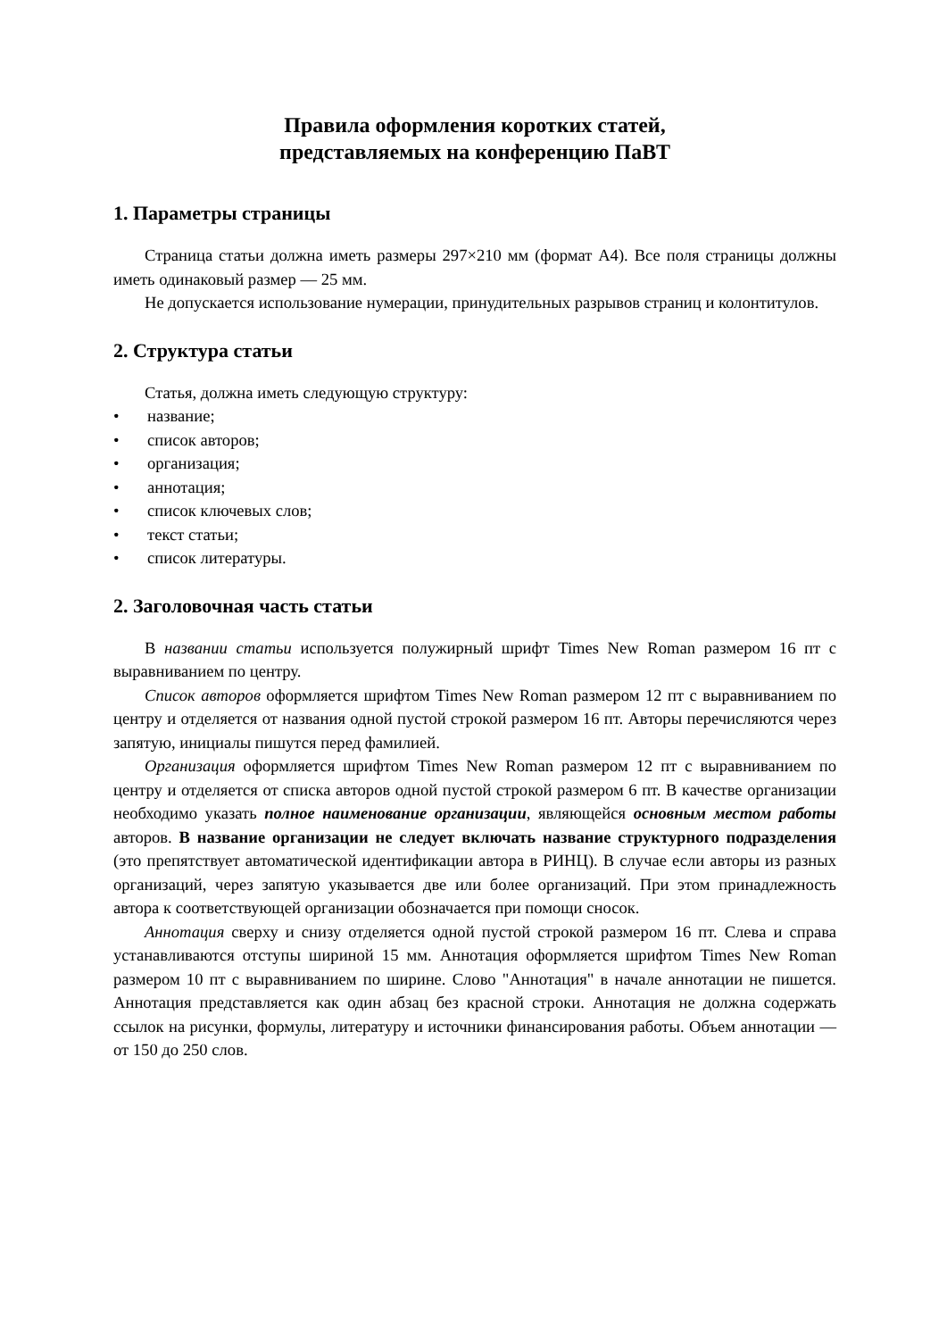Правила оформления коротких статей,
представляемых на конференцию ПаВТ
1. Параметры страницы
Страница статьи должна иметь размеры 297×210 мм (формат A4). Все поля страницы должны иметь одинаковый размер — 25 мм.
Не допускается использование нумерации, принудительных разрывов страниц и колонтитулов.
2. Структура статьи
Статья, должна иметь следующую структуру:
• название;
• список авторов;
• организация;
• аннотация;
• список ключевых слов;
• текст статьи;
• список литературы.
2. Заголовочная часть статьи
В названии статьи используется полужирный шрифт Times New Roman размером 16 пт с выравниванием по центру.
Список авторов оформляется шрифтом Times New Roman размером 12 пт с выравниванием по центру и отделяется от названия одной пустой строкой размером 16 пт. Авторы перечисляются через запятую, инициалы пишутся перед фамилией.
Организация оформляется шрифтом Times New Roman размером 12 пт с выравниванием по центру и отделяется от списка авторов одной пустой строкой размером 6 пт. В качестве организации необходимо указать полное наименование организации, являющейся основным местом работы авторов. В название организации не следует включать название структурного подразделения (это препятствует автоматической идентификации автора в РИНЦ). В случае если авторы из разных организаций, через запятую указывается две или более организаций. При этом принадлежность автора к соответствующей организации обозначается при помощи сносок.
Аннотация сверху и снизу отделяется одной пустой строкой размером 16 пт. Слева и справа устанавливаются отступы шириной 15 мм. Аннотация оформляется шрифтом Times New Roman размером 10 пт с выравниванием по ширине. Слово "Аннотация" в начале аннотации не пишется. Аннотация представляется как один абзац без красной строки. Аннотация не должна содержать ссылок на рисунки, формулы, литературу и источники финансирования работы. Объем аннотации — от 150 до 250 слов.